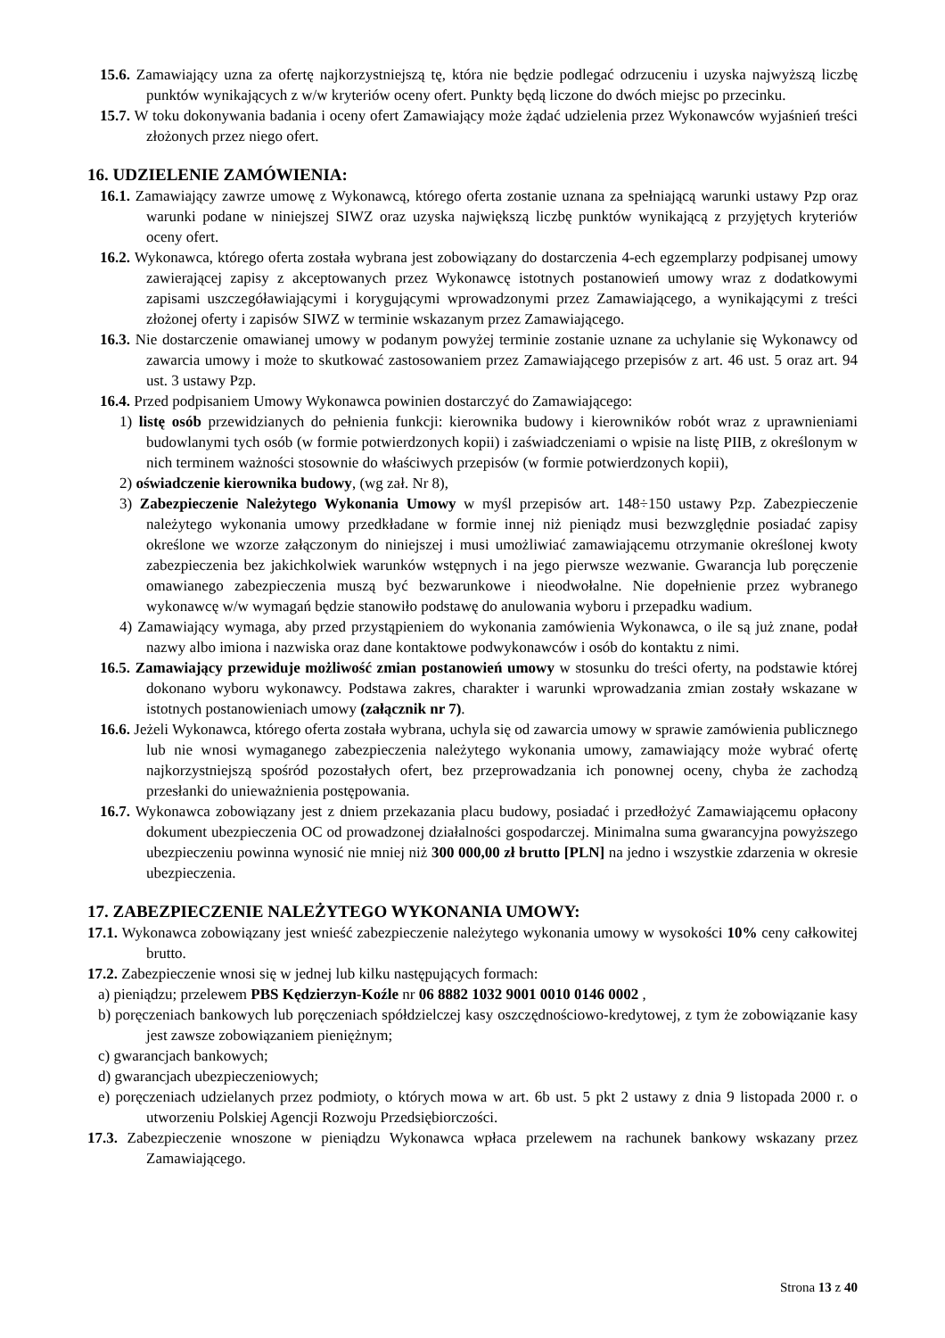15.6. Zamawiający uzna za ofertę najkorzystniejszą tę, która nie będzie podlegać odrzuceniu i uzyska najwyższą liczbę punktów wynikających z w/w kryteriów oceny ofert. Punkty będą liczone do dwóch miejsc po przecinku.
15.7. W toku dokonywania badania i oceny ofert Zamawiający może żądać udzielenia przez Wykonawców wyjaśnień treści złożonych przez niego ofert.
16. UDZIELENIE ZAMÓWIENIA:
16.1. Zamawiający zawrze umowę z Wykonawcą, którego oferta zostanie uznana za spełniającą warunki ustawy Pzp oraz warunki podane w niniejszej SIWZ oraz uzyska największą liczbę punktów wynikającą z przyjętych kryteriów oceny ofert.
16.2. Wykonawca, którego oferta została wybrana jest zobowiązany do dostarczenia 4-ech egzemplarzy podpisanej umowy zawierającej zapisy z akceptowanych przez Wykonawcę istotnych postanowień umowy wraz z dodatkowymi zapisami uszczegóławiającymi i korygującymi wprowadzonymi przez Zamawiającego, a wynikającymi z treści złożonej oferty i zapisów SIWZ w terminie wskazanym przez Zamawiającego.
16.3. Nie dostarczenie omawianej umowy w podanym powyżej terminie zostanie uznane za uchylanie się Wykonawcy od zawarcia umowy i może to skutkować zastosowaniem przez Zamawiającego przepisów z art. 46 ust. 5 oraz art. 94 ust. 3 ustawy Pzp.
16.4. Przed podpisaniem Umowy Wykonawca powinien dostarczyć do Zamawiającego:
1) listę osób przewidzianych do pełnienia funkcji: kierownika budowy i kierowników robót wraz z uprawnieniami budowlanymi tych osób (w formie potwierdzonych kopii) i zaświadczeniami o wpisie na listę PIIB, z określonym w nich terminem ważności stosownie do właściwych przepisów (w formie potwierdzonych kopii),
2) oświadczenie kierownika budowy, (wg zał. Nr 8),
3) Zabezpieczenie Należytego Wykonania Umowy w myśl przepisów art. 148÷150 ustawy Pzp. Zabezpieczenie należytego wykonania umowy przedkładane w formie innej niż pieniądz musi bezwzględnie posiadać zapisy określone we wzorze załączonym do niniejszej i musi umożliwiać zamawiającemu otrzymanie określonej kwoty zabezpieczenia bez jakichkolwiek warunków wstępnych i na jego pierwsze wezwanie. Gwarancja lub poręczenie omawianego zabezpieczenia muszą być bezwarunkowe i nieodwołalne. Nie dopełnienie przez wybranego wykonawcę w/w wymagań będzie stanowiło podstawę do anulowania wyboru i przepadku wadium.
4) Zamawiający wymaga, aby przed przystąpieniem do wykonania zamówienia Wykonawca, o ile są już znane, podał nazwy albo imiona i nazwiska oraz dane kontaktowe podwykonawców i osób do kontaktu z nimi.
16.5. Zamawiający przewiduje możliwość zmian postanowień umowy w stosunku do treści oferty, na podstawie której dokonano wyboru wykonawcy. Podstawa zakres, charakter i warunki wprowadzania zmian zostały wskazane w istotnych postanowieniach umowy (załącznik nr 7).
16.6. Jeżeli Wykonawca, którego oferta została wybrana, uchyla się od zawarcia umowy w sprawie zamówienia publicznego lub nie wnosi wymaganego zabezpieczenia należytego wykonania umowy, zamawiający może wybrać ofertę najkorzystniejszą spośród pozostałych ofert, bez przeprowadzania ich ponownej oceny, chyba że zachodzą przesłanki do unieważnienia postępowania.
16.7. Wykonawca zobowiązany jest z dniem przekazania placu budowy, posiadać i przedłożyć Zamawiającemu opłacony dokument ubezpieczenia OC od prowadzonej działalności gospodarczej. Minimalna suma gwarancyjna powyższego ubezpieczeniu powinna wynosić nie mniej niż 300 000,00 zł brutto [PLN] na jedno i wszystkie zdarzenia w okresie ubezpieczenia.
17. ZABEZPIECZENIE NALEŻYTEGO WYKONANIA UMOWY:
17.1. Wykonawca zobowiązany jest wnieść zabezpieczenie należytego wykonania umowy w wysokości 10% ceny całkowitej brutto.
17.2. Zabezpieczenie wnosi się w jednej lub kilku następujących formach:
a) pieniądzu; przelewem PBS Kędzierzyn-Koźle nr 06 8882 1032 9001 0010 0146 0002 ,
b) poręczeniach bankowych lub poręczeniach spółdzielczej kasy oszczędnościowo-kredytowej, z tym że zobowiązanie kasy jest zawsze zobowiązaniem pieniężnym;
c) gwarancjach bankowych;
d) gwarancjach ubezpieczeniowych;
e) poręczeniach udzielanych przez podmioty, o których mowa w art. 6b ust. 5 pkt 2 ustawy z dnia 9 listopada 2000 r. o utworzeniu Polskiej Agencji Rozwoju Przedsiębiorczości.
17.3. Zabezpieczenie wnoszone w pieniądzu Wykonawca wpłaca przelewem na rachunek bankowy wskazany przez Zamawiającego.
Strona 13 z 40